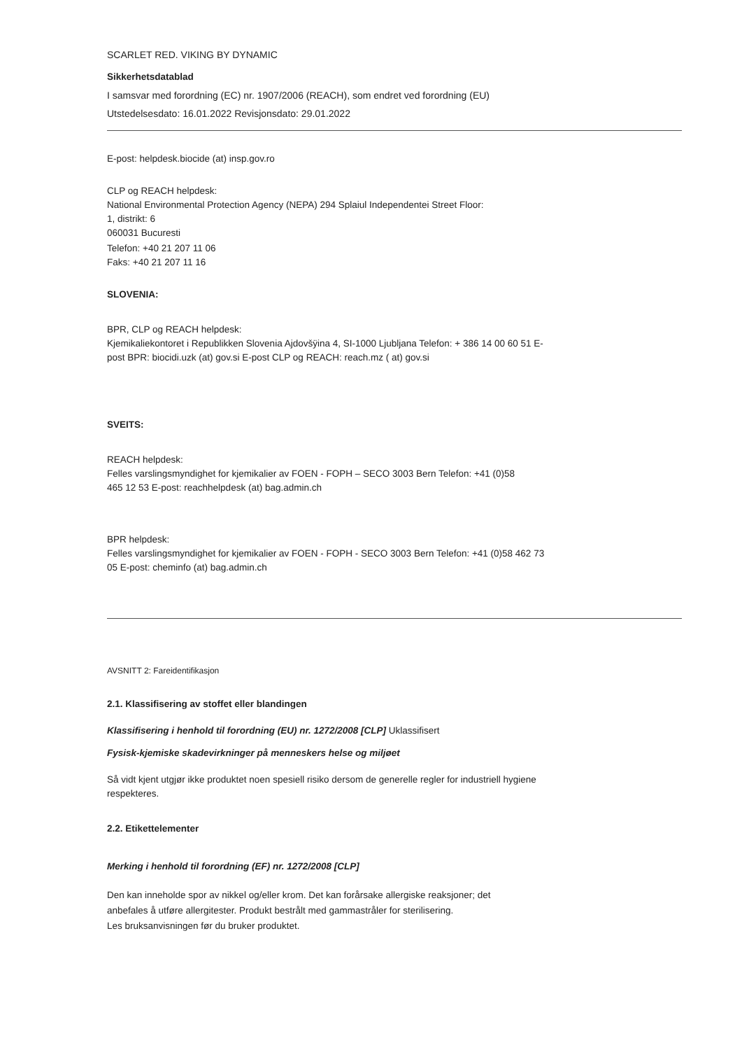SCARLET RED. VIKING BY DYNAMIC
Sikkerhetsdatablad
I samsvar med forordning (EC) nr. 1907/2006 (REACH), som endret ved forordning (EU)
Utstedelsesdato: 16.01.2022 Revisjonsdato: 29.01.2022
E-post: helpdesk.biocide (at) insp.gov.ro
CLP og REACH helpdesk:
National Environmental Protection Agency (NEPA) 294 Splaiul Independentei Street Floor:
1, distrikt: 6
060031 Bucuresti
Telefon: +40 21 207 11 06
Faks: +40 21 207 11 16
SLOVENIA:
BPR, CLP og REACH helpdesk:
Kjemikaliekontoret i Republikken Slovenia Ajdovšÿina 4, SI-1000 Ljubljana Telefon: + 386 14 00 60 51 E-
post BPR: biocidi.uzk (at) gov.si E-post CLP og REACH: reach.mz ( at) gov.si
SVEITS:
REACH helpdesk:
Felles varslingsmyndighet for kjemikalier av FOEN - FOPH – SECO 3003 Bern Telefon: +41 (0)58
465 12 53 E-post: reachhelpdesk (at) bag.admin.ch
BPR helpdesk:
Felles varslingsmyndighet for kjemikalier av FOEN - FOPH - SECO 3003 Bern Telefon: +41 (0)58 462 73
05 E-post: cheminfo (at) bag.admin.ch
AVSNITT 2: Fareidentifikasjon
2.1. Klassifisering av stoffet eller blandingen
Klassifisering i henhold til forordning (EU) nr. 1272/2008 [CLP] Uklassifisert
Fysisk-kjemiske skadevirkninger på menneskers helse og miljøet
Så vidt kjent utgjør ikke produktet noen spesiell risiko dersom de generelle regler for industriell hygiene
respekteres.
2.2. Etikettelementer
Merking i henhold til forordning (EF) nr. 1272/2008 [CLP]
Den kan inneholde spor av nikkel og/eller krom. Det kan forårsake allergiske reaksjoner; det
anbefales å utføre allergitester. Produkt bestrålt med gammastråler for sterilisering.
Les bruksanvisningen før du bruker produktet.